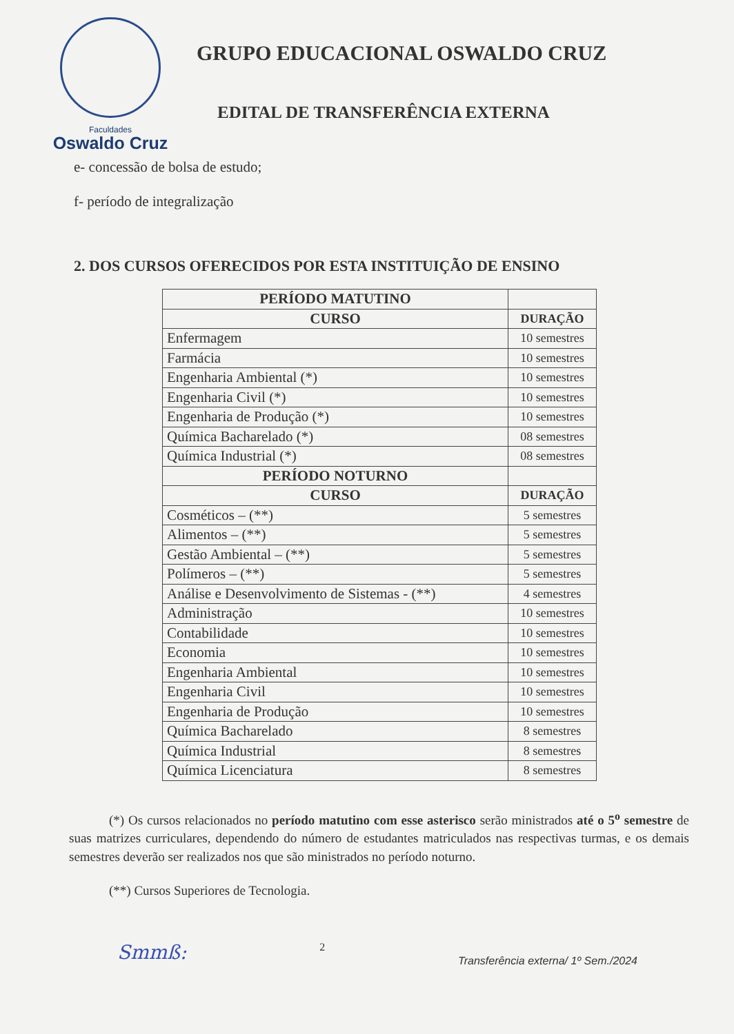Faculdades
Oswaldo Cruz
GRUPO EDUCACIONAL OSWALDO CRUZ
EDITAL DE TRANSFERÊNCIA EXTERNA
e- concessão de bolsa de estudo;
f- período de integralização
2. DOS CURSOS OFERECIDOS POR ESTA INSTITUIÇÃO DE ENSINO
| PERÍODO MATUTINO | |
| --- | --- |
| CURSO | DURAÇÃO |
| Enfermagem | 10 semestres |
| Farmácia | 10 semestres |
| Engenharia Ambiental (*) | 10 semestres |
| Engenharia Civil (*) | 10 semestres |
| Engenharia de Produção (*) | 10 semestres |
| Química Bacharelado (*) | 08 semestres |
| Química Industrial (*) | 08 semestres |
| PERÍODO NOTURNO | |
| CURSO | DURAÇÃO |
| Cosméticos – (**) | 5 semestres |
| Alimentos – (**) | 5 semestres |
| Gestão Ambiental – (**) | 5 semestres |
| Polímeros – (**) | 5 semestres |
| Análise e Desenvolvimento de Sistemas - (**) | 4 semestres |
| Administração | 10 semestres |
| Contabilidade | 10 semestres |
| Economia | 10 semestres |
| Engenharia Ambiental | 10 semestres |
| Engenharia Civil | 10 semestres |
| Engenharia de Produção | 10 semestres |
| Química Bacharelado | 8 semestres |
| Química Industrial | 8 semestres |
| Química Licenciatura | 8 semestres |
(*) Os cursos relacionados no período matutino com esse asterisco serão ministrados até o 5<sup>o</sup> semestre de suas matrizes curriculares, dependendo do número de estudantes matriculados nas respectivas turmas, e os demais semestres deverão ser realizados nos que são ministrados no período noturno.
(**) Cursos Superiores de Tecnologia.
Smmß: 2 Transferência externa/ 1º Sem./2024